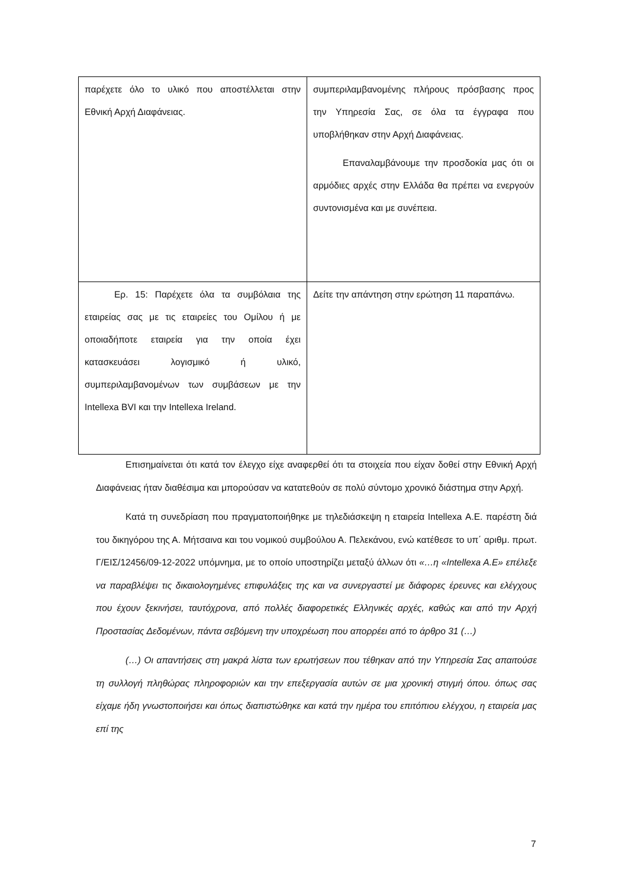| παρέχετε όλο το υλικό που αποστέλλεται στην Εθνική Αρχή Διαφάνειας. | συμπεριλαμβανομένης πλήρους πρόσβασης προς την Υπηρεσία Σας, σε όλα τα έγγραφα που υποβλήθηκαν στην Αρχή Διαφάνειας. Επαναλαμβάνουμε την προσδοκία μας ότι οι αρμόδιες αρχές στην Ελλάδα θα πρέπει να ενεργούν συντονισμένα και με συνέπεια. |
| Ερ. 15: Παρέχετε όλα τα συμβόλαια της εταιρείας σας με τις εταιρείες του Ομίλου ή με οποιαδήποτε εταιρεία για την οποία έχει κατασκευάσει λογισμικό ή υλικό, συμπεριλαμβανομένων των συμβάσεων με την Intellexa BVI και την Intellexa Ireland. | Δείτε την απάντηση στην ερώτηση 11 παραπάνω. |
Επισημαίνεται ότι κατά τον έλεγχο είχε αναφερθεί ότι τα στοιχεία που είχαν δοθεί στην Εθνική Αρχή Διαφάνειας ήταν διαθέσιμα και μπορούσαν να κατατεθούν σε πολύ σύντομο χρονικό διάστημα στην Αρχή.
Κατά τη συνεδρίαση που πραγματοποιήθηκε με τηλεδιάσκεψη η εταιρεία Intellexa Α.Ε. παρέστη διά του δικηγόρου της Α. Μήτσαινα και του νομικού συμβούλου Α. Πελεκάνου, ενώ κατέθεσε το υπ΄ αριθμ. πρωτ. Γ/ΕΙΣ/12456/09-12-2022 υπόμνημα, με το οποίο υποστηρίζει μεταξύ άλλων ότι «…η «Intellexa A.E» επέλεξε να παραβλέψει τις δικαιολογημένες επιφυλάξεις της και να συνεργαστεί με διάφορες έρευνες και ελέγχους που έχουν ξεκινήσει, ταυτόχρονα, από πολλές διαφορετικές Ελληνικές αρχές, καθώς και από την Αρχή Προστασίας Δεδομένων, πάντα σεβόμενη την υποχρέωση που απορρέει από το άρθρο 31 (…)
(…) Οι απαντήσεις στη μακρά λίστα των ερωτήσεων που τέθηκαν από την Υπηρεσία Σας απαιτούσε τη συλλογή πληθώρας πληροφοριών και την επεξεργασία αυτών σε μια χρονική στιγμή όπου. όπως σας είχαμε ήδη γνωστοποιήσει και όπως διαπιστώθηκε και κατά την ημέρα του επιτόπιου ελέγχου, η εταιρεία μας επί της
7